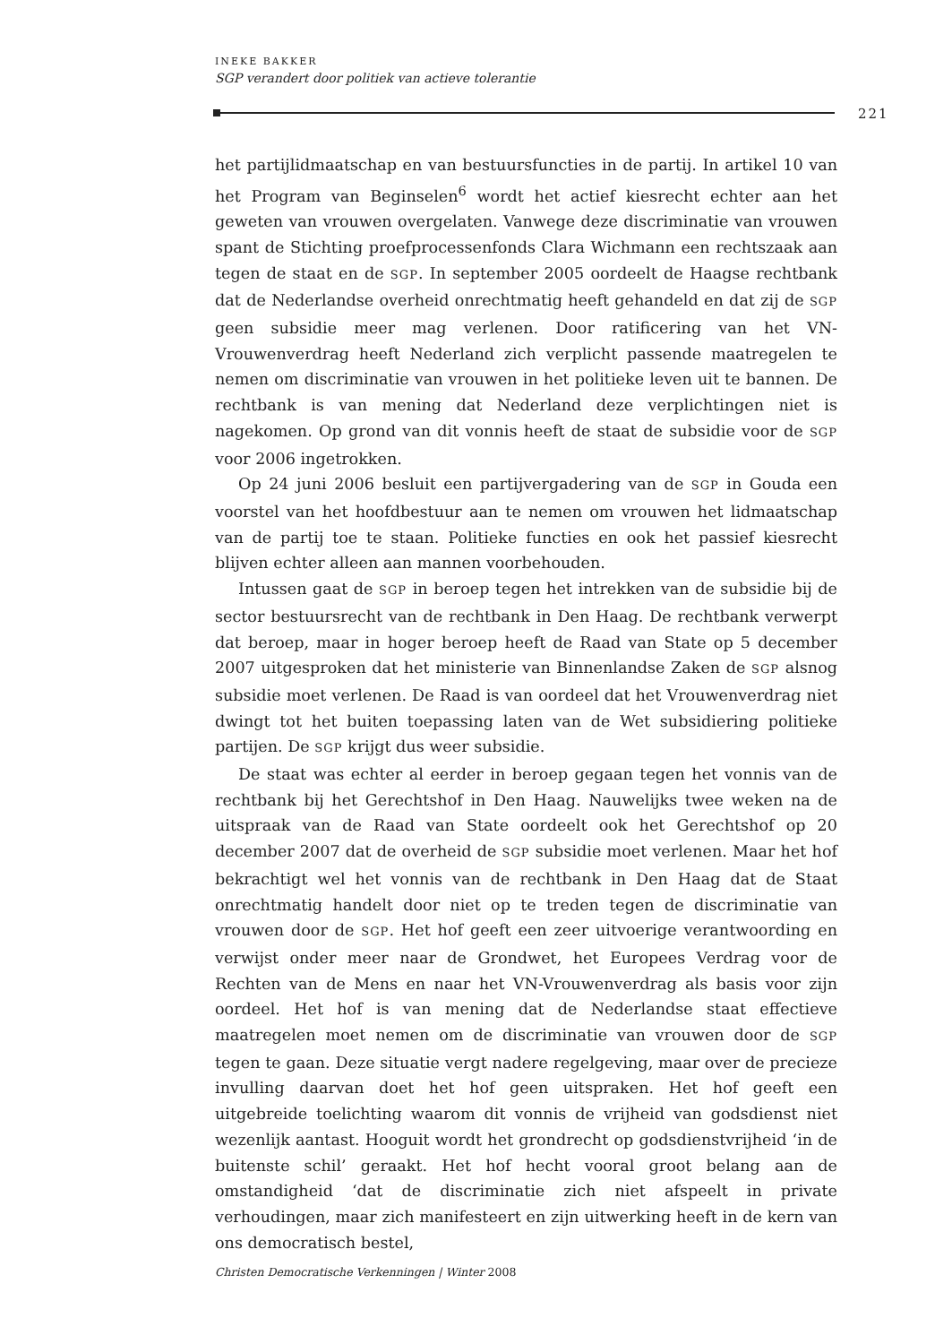INEKE BAKKER
SGP verandert door politiek van actieve tolerantie
221
het partijlidmaatschap en van bestuursfuncties in de partij. In artikel 10 van het Program van Beginselen<sup>6</sup> wordt het actief kiesrecht echter aan het geweten van vrouwen overgelaten. Vanwege deze discriminatie van vrouwen spant de Stichting proefprocessenfonds Clara Wichmann een rechtszaak aan tegen de staat en de SGP. In september 2005 oordeelt de Haagse rechtbank dat de Nederlandse overheid onrechtmatig heeft gehandeld en dat zij de SGP geen subsidie meer mag verlenen. Door ratificering van het VN-Vrouwenverdrag heeft Nederland zich verplicht passende maatregelen te nemen om discriminatie van vrouwen in het politieke leven uit te bannen. De rechtbank is van mening dat Nederland deze verplichtingen niet is nagekomen. Op grond van dit vonnis heeft de staat de subsidie voor de SGP voor 2006 ingetrokken.
Op 24 juni 2006 besluit een partijvergadering van de SGP in Gouda een voorstel van het hoofdbestuur aan te nemen om vrouwen het lidmaatschap van de partij toe te staan. Politieke functies en ook het passief kiesrecht blijven echter alleen aan mannen voorbehouden.
Intussen gaat de SGP in beroep tegen het intrekken van de subsidie bij de sector bestuursrecht van de rechtbank in Den Haag. De rechtbank verwerpt dat beroep, maar in hoger beroep heeft de Raad van State op 5 december 2007 uitgesproken dat het ministerie van Binnenlandse Zaken de SGP alsnog subsidie moet verlenen. De Raad is van oordeel dat het Vrouwenverdrag niet dwingt tot het buiten toepassing laten van de Wet subsidiering politieke partijen. De SGP krijgt dus weer subsidie.
De staat was echter al eerder in beroep gegaan tegen het vonnis van de rechtbank bij het Gerechtshof in Den Haag. Nauwelijks twee weken na de uitspraak van de Raad van State oordeelt ook het Gerechtshof op 20 december 2007 dat de overheid de SGP subsidie moet verlenen. Maar het hof bekrachtigt wel het vonnis van de rechtbank in Den Haag dat de Staat onrechtmatig handelt door niet op te treden tegen de discriminatie van vrouwen door de SGP. Het hof geeft een zeer uitvoerige verantwoording en verwijst onder meer naar de Grondwet, het Europees Verdrag voor de Rechten van de Mens en naar het VN-Vrouwenverdrag als basis voor zijn oordeel. Het hof is van mening dat de Nederlandse staat effectieve maatregelen moet nemen om de discriminatie van vrouwen door de SGP tegen te gaan. Deze situatie vergt nadere regelgeving, maar over de precieze invulling daarvan doet het hof geen uitspraken. Het hof geeft een uitgebreide toelichting waarom dit vonnis de vrijheid van godsdienst niet wezenlijk aantast. Hooguit wordt het grondrecht op godsdienstvrijheid ‘in de buitenste schil’ geraakt. Het hof hecht vooral groot belang aan de omstandigheid ‘dat de discriminatie zich niet afspeelt in private verhoudingen, maar zich manifesteert en zijn uitwerking heeft in de kern van ons democratisch bestel,
Christen Democratische Verkenningen | Winter 2008